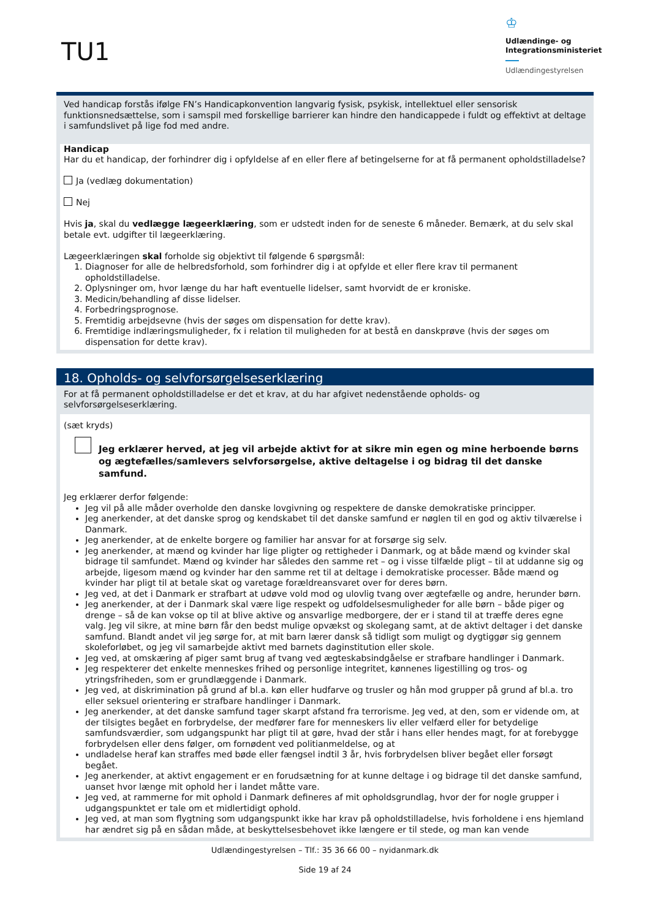TU1
♔
Udlændinge- og
Integrationsministeriet
Udlændingestyrelsen
Ved handicap forstås ifølge FN’s Handicapkonvention langvarig fysisk, psykisk, intellektuel eller sensorisk funktionsnedsættelse, som i samspil med forskellige barrierer kan hindre den handicappede i fuldt og effektivt at deltage i samfundslivet på lige fod med andre.
Handicap
Har du et handicap, der forhindrer dig i opfyldelse af en eller flere af betingelserne for at få permanent opholdstilladelse?
Ja (vedlæg dokumentation)
Nej
Hvis ja, skal du vedlægge lægeerklæring, som er udstedt inden for de seneste 6 måneder. Bemærk, at du selv skal betale evt. udgifter til lægeerklæring.
Lægeerklæringen skal forholde sig objektivt til følgende 6 spørgsmål:
1. Diagnoser for alle de helbredsforhold, som forhindrer dig i at opfylde et eller flere krav til permanent opholdstilladelse.
2. Oplysninger om, hvor længe du har haft eventuelle lidelser, samt hvorvidt de er kroniske.
3. Medicin/behandling af disse lidelser.
4. Forbedringsprognose.
5. Fremtidig arbejdsevne (hvis der søges om dispensation for dette krav).
6. Fremtidige indlæringsmuligheder, fx i relation til muligheden for at bestå en danskprøve (hvis der søges om dispensation for dette krav).
18. Opholds- og selvforsørgelseserklæring
For at få permanent opholdstilladelse er det et krav, at du har afgivet nedenstående opholds- og selvforsørgelseserklæring.
(sæt kryds)
Jeg erklærer herved, at jeg vil arbejde aktivt for at sikre min egen og mine herboende børns og ægtefælles/samlevers selvforsørgelse, aktive deltagelse i og bidrag til det danske samfund.
Jeg erklærer derfor følgende:
Jeg vil på alle måder overholde den danske lovgivning og respektere de danske demokratiske principper.
Jeg anerkender, at det danske sprog og kendskabet til det danske samfund er nøglen til en god og aktiv tilværelse i Danmark.
Jeg anerkender, at de enkelte borgere og familier har ansvar for at forsørge sig selv.
Jeg anerkender, at mænd og kvinder har lige pligter og rettigheder i Danmark, og at både mænd og kvinder skal bidrage til samfundet. Mænd og kvinder har således den samme ret – og i visse tilfælde pligt – til at uddanne sig og arbejde, ligesom mænd og kvinder har den samme ret til at deltage i demokratiske processer. Både mænd og kvinder har pligt til at betale skat og varetage forældreansvaret over for deres børn.
Jeg ved, at det i Danmark er strafbart at udøve vold mod og ulovlig tvang over ægtefælle og andre, herunder børn.
Jeg anerkender, at der i Danmark skal være lige respekt og udfoldelsesmuligheder for alle børn – både piger og drenge – så de kan vokse op til at blive aktive og ansvarlige medborgere, der er i stand til at træffe deres egne valg. Jeg vil sikre, at mine børn får den bedst mulige opvækst og skolegang samt, at de aktivt deltager i det danske samfund. Blandt andet vil jeg sørge for, at mit barn lærer dansk så tidligt som muligt og dygtiggør sig gennem skoleforløbet, og jeg vil samarbejde aktivt med barnets daginstitution eller skole.
Jeg ved, at omskæring af piger samt brug af tvang ved ægteskabsindgåelse er strafbare handlinger i Danmark.
Jeg respekterer det enkelte menneskes frihed og personlige integritet, kønnenes ligestilling og tros- og ytringsfriheden, som er grundlæggende i Danmark.
Jeg ved, at diskrimination på grund af bl.a. køn eller hudfarve og trusler og hån mod grupper på grund af bl.a. tro eller seksuel orientering er strafbare handlinger i Danmark.
Jeg anerkender, at det danske samfund tager skarpt afstand fra terrorisme. Jeg ved, at den, som er vidende om, at der tilsigtes begået en forbrydelse, der medfører fare for menneskers liv eller velfærd eller for betydelige samfundsværdier, som udgangspunkt har pligt til at gøre, hvad der står i hans eller hendes magt, for at forebygge forbrydelsen eller dens følger, om fornødent ved politianmeldelse, og at
undladelse heraf kan straffes med bøde eller fængsel indtil 3 år, hvis forbrydelsen bliver begået eller forsøgt begået.
Jeg anerkender, at aktivt engagement er en forudsætning for at kunne deltage i og bidrage til det danske samfund, uanset hvor længe mit ophold her i landet måtte vare.
Jeg ved, at rammerne for mit ophold i Danmark defineres af mit opholdsgrundlag, hvor der for nogle grupper i udgangspunktet er tale om et midlertidigt ophold.
Jeg ved, at man som flygtning som udgangspunkt ikke har krav på opholdstilladelse, hvis forholdene i ens hjemland har ændret sig på en sådan måde, at beskyttelsesbehovet ikke længere er til stede, og man kan vende
Udlændingestyrelsen – Tlf.: 35 36 66 00 – nyidanmark.dk
Side 19 af 24